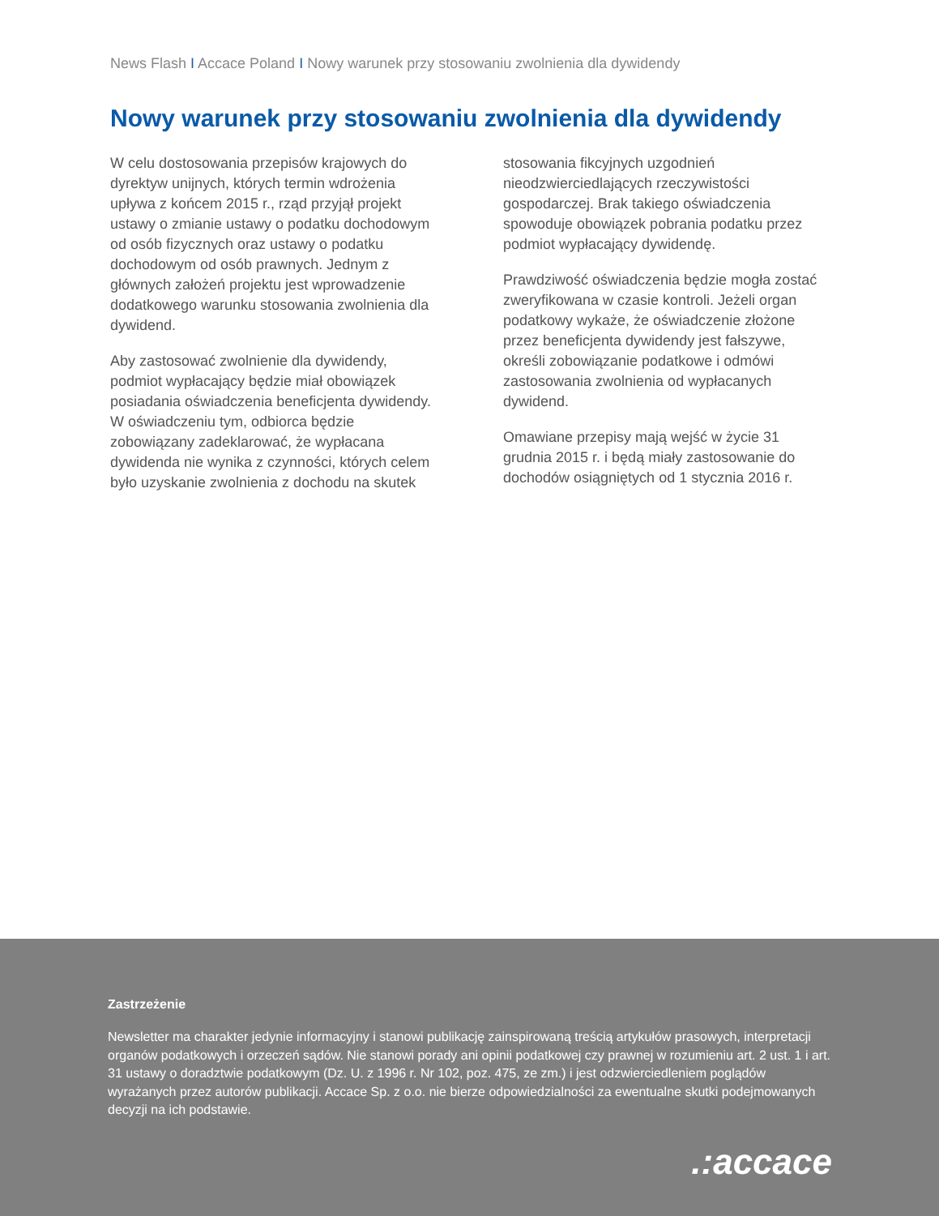News Flash I Accace Poland I Nowy warunek przy stosowaniu zwolnienia dla dywidendy
Nowy warunek przy stosowaniu zwolnienia dla dywidendy
W celu dostosowania przepisów krajowych do dyrektyw unijnych, których termin wdrożenia upływa z końcem 2015 r., rząd przyjął projekt ustawy o zmianie ustawy o podatku dochodowym od osób fizycznych oraz ustawy o podatku dochodowym od osób prawnych. Jednym z głównych założeń projektu jest wprowadzenie dodatkowego warunku stosowania zwolnienia dla dywidend.
Aby zastosować zwolnienie dla dywidendy, podmiot wypłacający będzie miał obowiązek posiadania oświadczenia beneficjenta dywidendy. W oświadczeniu tym, odbiorca będzie zobowiązany zadeklarować, że wypłacana dywidenda nie wynika z czynności, których celem było uzyskanie zwolnienia z dochodu na skutek stosowania fikcyjnych uzgodnień nieodzwierciedlających rzeczywistości gospodarczej. Brak takiego oświadczenia spowoduje obowiązek pobrania podatku przez podmiot wypłacający dywidendę.
Prawdziwość oświadczenia będzie mogła zostać zweryfikowana w czasie kontroli. Jeżeli organ podatkowy wykaże, że oświadczenie złożone przez beneficjenta dywidendy jest fałszywe, określi zobowiązanie podatkowe i odmówi zastosowania zwolnienia od wypłacanych dywidend.
Omawiane przepisy mają wejść w życie 31 grudnia 2015 r. i będą miały zastosowanie do dochodów osiągniętych od 1 stycznia 2016 r.
Zastrzeżenie
Newsletter ma charakter jedynie informacyjny i stanowi publikację zainspirowaną treścią artykułów prasowych, interpretacji organów podatkowych i orzeczeń sądów. Nie stanowi porady ani opinii podatkowej czy prawnej w rozumieniu art. 2 ust. 1 i art. 31 ustawy o doradztwie podatkowym (Dz. U. z 1996 r. Nr 102, poz. 475, ze zm.) i jest odzwierciedleniem poglądów wyrażanych przez autorów publikacji. Accace Sp. z o.o. nie bierze odpowiedzialności za ewentualne skutki podejmowanych decyzji na ich podstawie.
.:accace